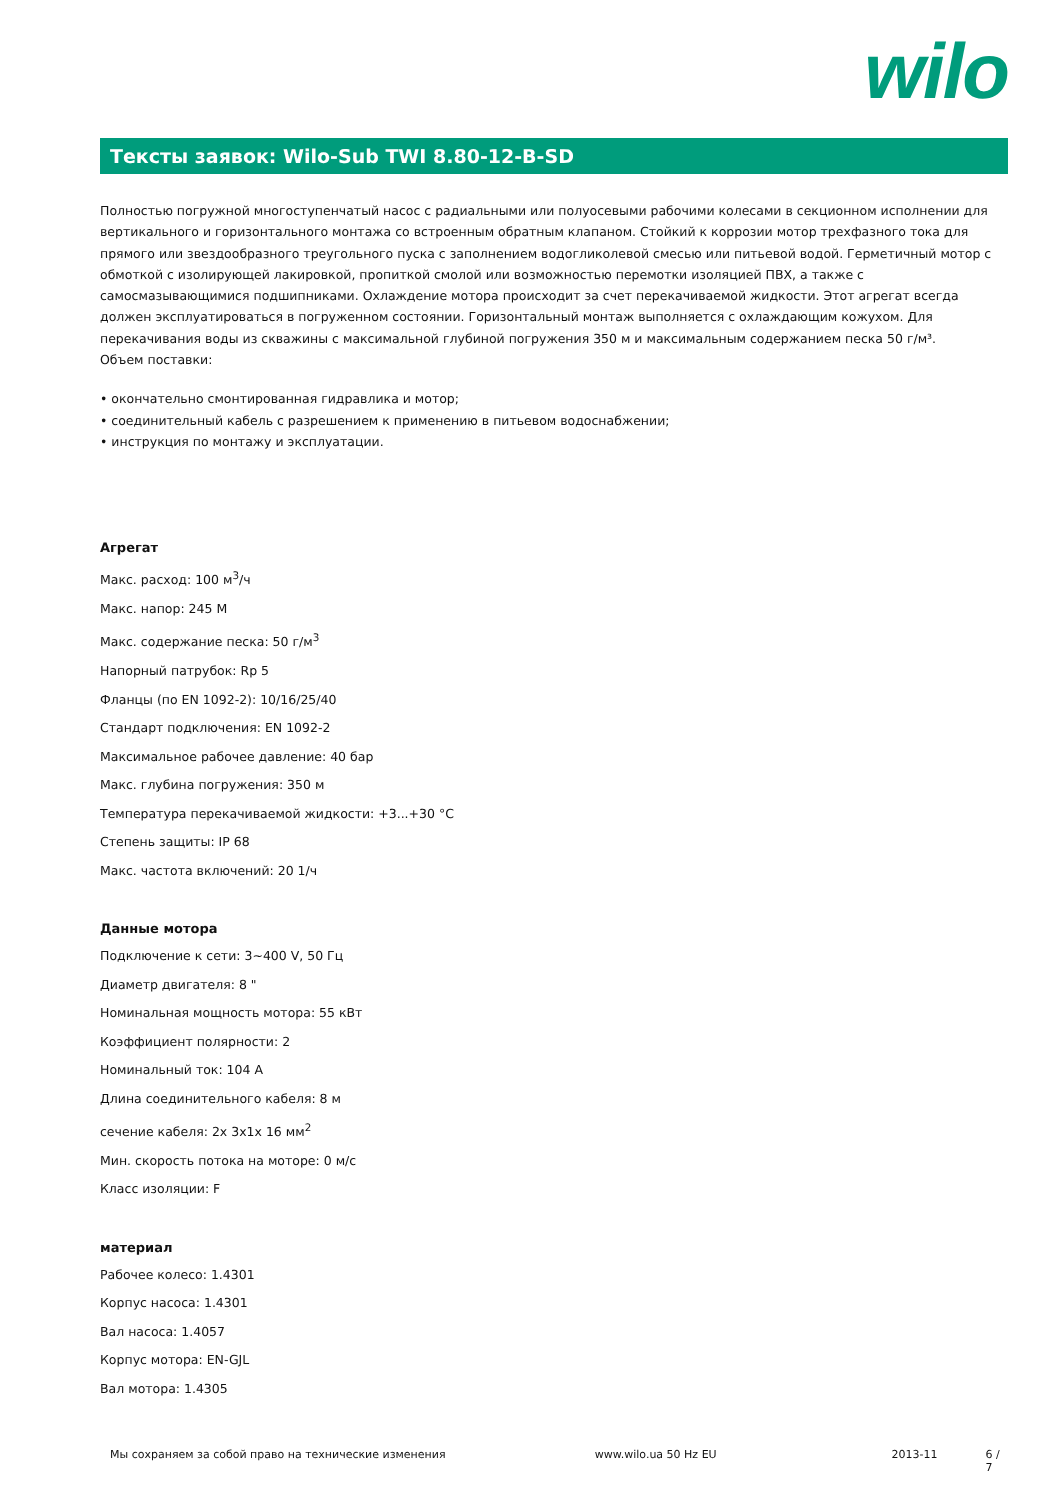wilo
Тексты заявок: Wilo-Sub TWI 8.80-12-B-SD
Полностью погружной многоступенчатый насос с радиальными или полуосевыми рабочими колесами в секционном исполнении для вертикального и горизонтального монтажа со встроенным обратным клапаном. Стойкий к коррозии мотор трехфазного тока для прямого или звездообразного треугольного пуска с заполнением водогликолевой смесью или питьевой водой. Герметичный мотор с обмоткой с изолирующей лакировкой, пропиткой смолой или возможностью перемотки изоляцией ПВХ, а также с самосмазывающимися подшипниками. Охлаждение мотора происходит за счет перекачиваемой жидкости. Этот агрегат всегда должен эксплуатироваться в погруженном состоянии. Горизонтальный монтаж выполняется с охлаждающим кожухом. Для перекачивания воды из скважины с максимальной глубиной погружения 350 м и максимальным содержанием песка 50 г/м³.
Объем поставки:
• окончательно смонтированная гидравлика и мотор;
• соединительный кабель с разрешением к применению в питьевом водоснабжении;
• инструкция по монтажу и эксплуатации.
Агрегат
Макс. расход: 100 м<sup>3</sup>/ч
Макс. напор: 245 M
Макс. содержание песка: 50 г/м<sup>3</sup>
Напорный патрубок: Rp 5
Фланцы (по EN 1092-2): 10/16/25/40
Стандарт подключения: EN 1092-2
Максимальное рабочее давление: 40 бар
Макс. глубина погружения: 350 м
Температура перекачиваемой жидкости: +3...+30 °C
Степень защиты: IP 68
Макс. частота включений: 20 1/ч
Данные мотора
Подключение к сети: 3~400 V, 50 Гц
Диаметр двигателя: 8 "
Номинальная мощность мотора: 55 кВт
Коэффициент полярности: 2
Номинальный ток: 104 A
Длина соединительного кабеля: 8 м
сечение кабеля: 2x 3x1x 16 мм<sup>2</sup>
Мин. скорость потока на моторе: 0 м/с
Класс изоляции: F
материал
Рабочее колесо: 1.4301
Корпус насоса: 1.4301
Вал насоса: 1.4057
Корпус мотора: EN-GJL
Вал мотора: 1.4305
Мы сохраняем за собой право на технические изменения www.wilo.ua 50 Hz EU 2013-11 6 / 7